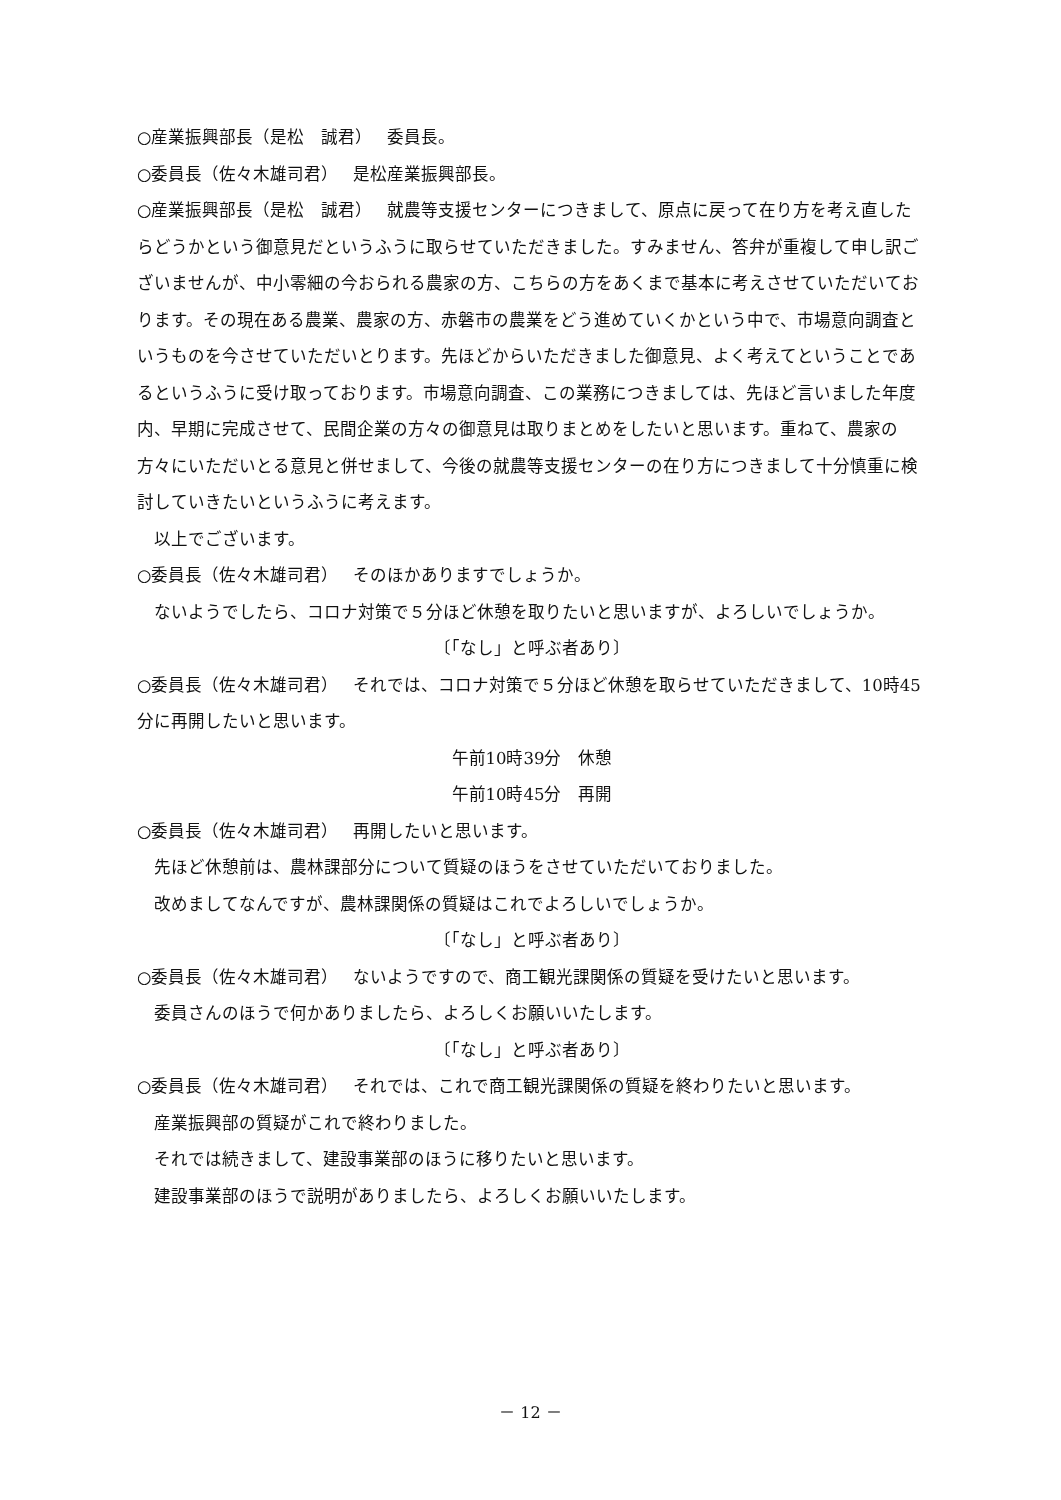○産業振興部長（是松　誠君）　 委員長。
○委員長（佐々木雄司君）　 是松産業振興部長。
○産業振興部長（是松　誠君）　 就農等支援センターにつきまして、原点に戻って在り方を考え直したらどうかという御意見だというふうに取らせていただきました。すみません、答弁が重複して申し訳ございませんが、中小零細の今おられる農家の方、こちらの方をあくまで基本に考えさせていただいております。その現在ある農業、農家の方、赤磐市の農業をどう進めていくかという中で、市場意向調査というものを今させていただいとります。先ほどからいただきました御意見、よく考えてということであるというふうに受け取っております。市場意向調査、この業務につきましては、先ほど言いました年度内、早期に完成させて、民間企業の方々の御意見は取りまとめをしたいと思います。重ねて、農家の方々にいただいとる意見と併せまして、今後の就農等支援センターの在り方につきまして十分慎重に検討していきたいというふうに考えます。
以上でございます。
○委員長（佐々木雄司君）　 そのほかありますでしょうか。
ないようでしたら、コロナ対策で５分ほど休憩を取りたいと思いますが、よろしいでしょうか。
〔「なし」と呼ぶ者あり〕
○委員長（佐々木雄司君）　 それでは、コロナ対策で５分ほど休憩を取らせていただきまして、10時45分に再開したいと思います。
午前10時39分　休憩
午前10時45分　再開
○委員長（佐々木雄司君）　 再開したいと思います。
先ほど休憩前は、農林課部分について質疑のほうをさせていただいておりました。
改めましてなんですが、農林課関係の質疑はこれでよろしいでしょうか。
〔「なし」と呼ぶ者あり〕
○委員長（佐々木雄司君）　 ないようですので、商工観光課関係の質疑を受けたいと思います。
委員さんのほうで何かありましたら、よろしくお願いいたします。
〔「なし」と呼ぶ者あり〕
○委員長（佐々木雄司君）　 それでは、これで商工観光課関係の質疑を終わりたいと思います。
産業振興部の質疑がこれで終わりました。
それでは続きまして、建設事業部のほうに移りたいと思います。
建設事業部のほうで説明がありましたら、よろしくお願いいたします。
－ 12 －